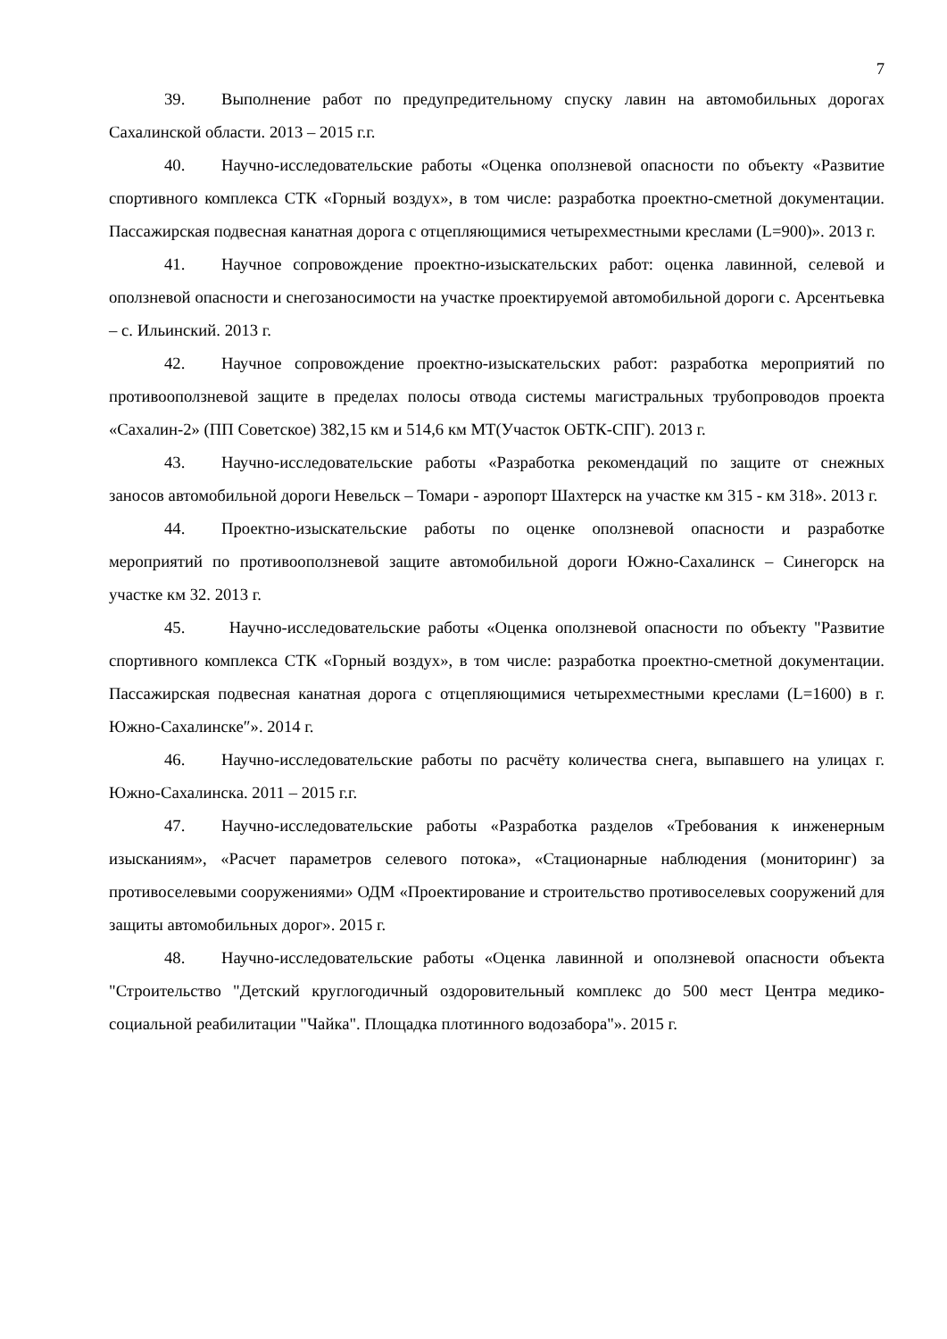7
39. Выполнение работ по предупредительному спуску лавин на автомобильных дорогах Сахалинской области. 2013 – 2015 г.г.
40. Научно-исследовательские работы «Оценка оползневой опасности по объекту «Развитие спортивного комплекса СТК «Горный воздух», в том числе: разработка проектно-сметной документации. Пассажирская подвесная канатная дорога с отцепляющимися четырехместными креслами (L=900)». 2013 г.
41. Научное сопровождение проектно-изыскательских работ: оценка лавинной, селевой и оползневой опасности и снегозаносимости на участке проектируемой автомобильной дороги с. Арсентьевка – с. Ильинский. 2013 г.
42. Научное сопровождение проектно-изыскательских работ: разработка мероприятий по противооползневой защите в пределах полосы отвода системы магистральных трубопроводов проекта «Сахалин-2» (ПП Советское) 382,15 км и 514,6 км МТ(Участок ОБТК-СПГ). 2013 г.
43. Научно-исследовательские работы «Разработка рекомендаций по защите от снежных заносов автомобильной дороги Невельск – Томари - аэропорт Шахтерск на участке км 315 - км 318». 2013 г.
44. Проектно-изыскательские работы по оценке оползневой опасности и разработке мероприятий по противооползневой защите автомобильной дороги Южно-Сахалинск – Синегорск на участке км 32. 2013 г.
45. Научно-исследовательские работы «Оценка оползневой опасности по объекту "Развитие спортивного комплекса СТК «Горный воздух», в том числе: разработка проектно-сметной документации. Пассажирская подвесная канатная дорога с отцепляющимися четырехместными креслами (L=1600) в г. Южно-Сахалинске″». 2014 г.
46. Научно-исследовательские работы по расчёту количества снега, выпавшего на улицах г. Южно-Сахалинска. 2011 – 2015 г.г.
47. Научно-исследовательские работы «Разработка разделов «Требования к инженерным изысканиям», «Расчет параметров селевого потока», «Стационарные наблюдения (мониторинг) за противоселевыми сооружениями» ОДМ «Проектирование и строительство противоселевых сооружений для защиты автомобильных дорог». 2015 г.
48. Научно-исследовательские работы «Оценка лавинной и оползневой опасности объекта "Строительство "Детский круглогодичный оздоровительный комплекс до 500 мест Центра медико-социальной реабилитации "Чайка". Площадка плотинного водозабора"». 2015 г.